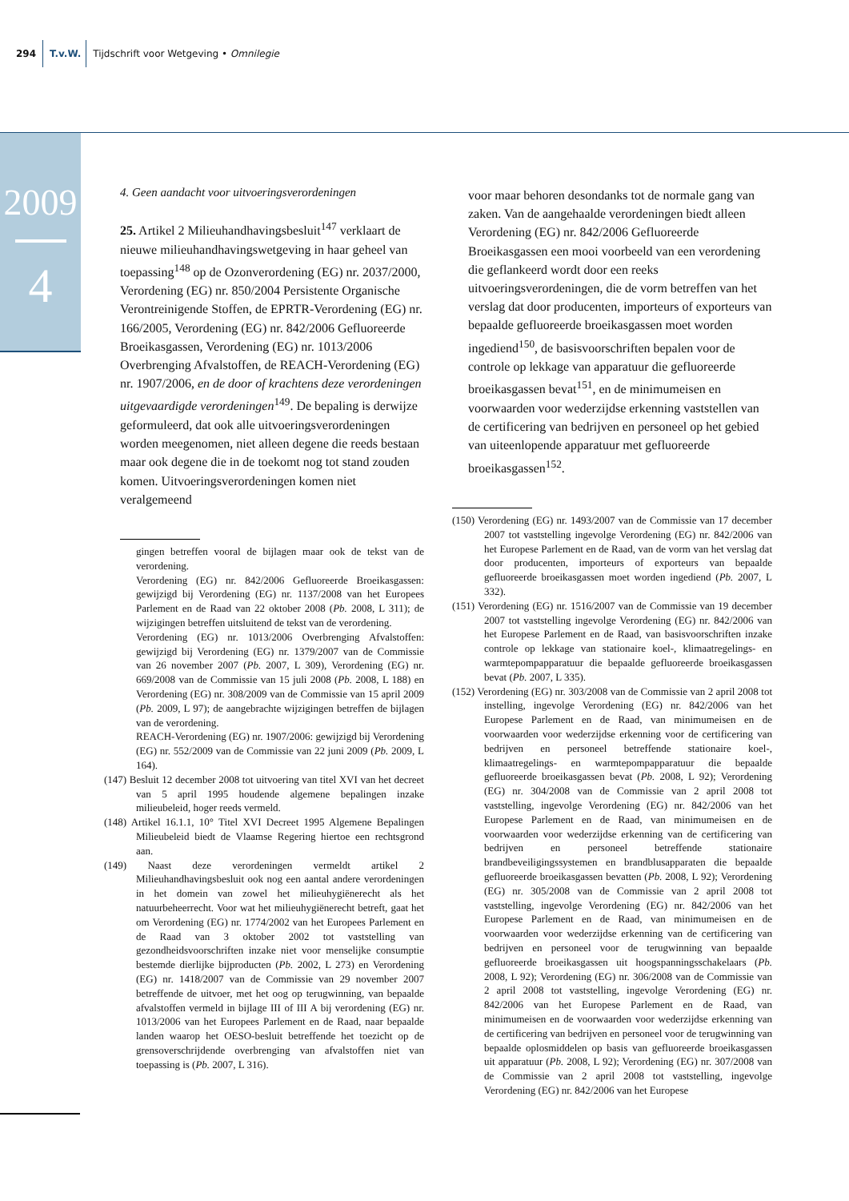294 T.v.W. Tijdschrift voor Wetgeving • Omnilegie
2009
4
4. Geen aandacht voor uitvoeringsverordeningen
25. Artikel 2 Milieuhandhavingsbesluit<sup>147</sup> verklaart de nieuwe milieuhandhavingswetgeving in haar geheel van toepassing<sup>148</sup> op de Ozonverordening (EG) nr. 2037/2000, Verordening (EG) nr. 850/2004 Persistente Organische Verontreinigende Stoffen, de EPRTR-Verordening (EG) nr. 166/2005, Verordening (EG) nr. 842/2006 Gefluoreerde Broeikasgassen, Verordening (EG) nr. 1013/2006 Overbrenging Afvalstoffen, de REACH-Verordening (EG) nr. 1907/2006, en de door of krachtens deze verordeningen uitgevaardigde verordeningen<sup>149</sup>. De bepaling is derwijze geformuleerd, dat ook alle uitvoeringsverordeningen worden meegenomen, niet alleen degene die reeds bestaan maar ook degene die in de toekomt nog tot stand zouden komen. Uitvoeringsverordeningen komen niet veralgemeend
gingen betreffen vooral de bijlagen maar ook de tekst van de verordening.
Verordening (EG) nr. 842/2006 Gefluoreerde Broeikasgassen: gewijzigd bij Verordening (EG) nr. 1137/2008 van het Europees Parlement en de Raad van 22 oktober 2008 (Pb. 2008, L 311); de wijzigingen betreffen uitsluitend de tekst van de verordening.
Verordening (EG) nr. 1013/2006 Overbrenging Afvalstoffen: gewijzigd bij Verordening (EG) nr. 1379/2007 van de Commissie van 26 november 2007 (Pb. 2007, L 309), Verordening (EG) nr. 669/2008 van de Commissie van 15 juli 2008 (Pb. 2008, L 188) en Verordening (EG) nr. 308/2009 van de Commissie van 15 april 2009 (Pb. 2009, L 97); de aangebrachte wijzigingen betreffen de bijlagen van de verordening.
REACH-Verordening (EG) nr. 1907/2006: gewijzigd bij Verordening (EG) nr. 552/2009 van de Commissie van 22 juni 2009 (Pb. 2009, L 164).
(147) Besluit 12 december 2008 tot uitvoering van titel XVI van het decreet van 5 april 1995 houdende algemene bepalingen inzake milieubeleid, hoger reeds vermeld.
(148) Artikel 16.1.1, 10° Titel XVI Decreet 1995 Algemene Bepalingen Milieubeleid biedt de Vlaamse Regering hiertoe een rechtsgrond aan.
(149) Naast deze verordeningen vermeldt artikel 2 Milieuhandhavingsbesluit ook nog een aantal andere verordeningen in het domein van zowel het milieuhygiënerecht als het natuurbeheerrecht. Voor wat het milieuhygiënerecht betreft, gaat het om Verordening (EG) nr. 1774/2002 van het Europees Parlement en de Raad van 3 oktober 2002 tot vaststelling van gezondheidsvoorschriften inzake niet voor menselijke consumptie bestemde dierlijke bijproducten (Pb. 2002, L 273) en Verordening (EG) nr. 1418/2007 van de Commissie van 29 november 2007 betreffende de uitvoer, met het oog op terugwinning, van bepaalde afvalstoffen vermeld in bijlage III of III A bij verordening (EG) nr. 1013/2006 van het Europees Parlement en de Raad, naar bepaalde landen waarop het OESO-besluit betreffende het toezicht op de grensoverschrijdende overbrenging van afvalstoffen niet van toepassing is (Pb. 2007, L 316).
voor maar behoren desondanks tot de normale gang van zaken. Van de aangehaalde verordeningen biedt alleen Verordening (EG) nr. 842/2006 Gefluoreerde Broeikasgassen een mooi voorbeeld van een verordening die geflankeerd wordt door een reeks uitvoeringsverordeningen, die de vorm betreffen van het verslag dat door producenten, importeurs of exporteurs van bepaalde gefluoreerde broeikasgassen moet worden ingediend<sup>150</sup>, de basisvoorschriften bepalen voor de controle op lekkage van apparatuur die gefluoreerde broeikasgassen bevat<sup>151</sup>, en de minimumeisen en voorwaarden voor wederzijdse erkenning vaststellen van de certificering van bedrijven en personeel op het gebied van uiteenlopende apparatuur met gefluoreerde broeikasgassen<sup>152</sup>.
(150) Verordening (EG) nr. 1493/2007 van de Commissie van 17 december 2007 tot vaststelling ingevolge Verordening (EG) nr. 842/2006 van het Europese Parlement en de Raad, van de vorm van het verslag dat door producenten, importeurs of exporteurs van bepaalde gefluoreerde broeikasgassen moet worden ingediend (Pb. 2007, L 332).
(151) Verordening (EG) nr. 1516/2007 van de Commissie van 19 december 2007 tot vaststelling ingevolge Verordening (EG) nr. 842/2006 van het Europese Parlement en de Raad, van basisvoorschriften inzake controle op lekkage van stationaire koel-, klimaatregelings- en warmtepompapparatuur die bepaalde gefluoreerde broeikasgassen bevat (Pb. 2007, L 335).
(152) Verordening (EG) nr. 303/2008 van de Commissie van 2 april 2008 tot instelling, ingevolge Verordening (EG) nr. 842/2006 van het Europese Parlement en de Raad, van minimumeisen en de voorwaarden voor wederzijdse erkenning voor de certificering van bedrijven en personeel betreffende stationaire koel-, klimaatregelings- en warmtepompapparatuur die bepaalde gefluoreerde broeikasgassen bevat (Pb. 2008, L 92); Verordening (EG) nr. 304/2008 van de Commissie van 2 april 2008 tot vaststelling, ingevolge Verordening (EG) nr. 842/2006 van het Europese Parlement en de Raad, van minimumeisen en de voorwaarden voor wederzijdse erkenning van de certificering van bedrijven en personeel betreffende stationaire brandbeveiligingssystemen en brandblusapparaten die bepaalde gefluoreerde broeikasgassen bevatten (Pb. 2008, L 92); Verordening (EG) nr. 305/2008 van de Commissie van 2 april 2008 tot vaststelling, ingevolge Verordening (EG) nr. 842/2006 van het Europese Parlement en de Raad, van minimumeisen en de voorwaarden voor wederzijdse erkenning van de certificering van bedrijven en personeel voor de terugwinning van bepaalde gefluoreerde broeikasgassen uit hoogspanningsschakelaars (Pb. 2008, L 92); Verordening (EG) nr. 306/2008 van de Commissie van 2 april 2008 tot vaststelling, ingevolge Verordening (EG) nr. 842/2006 van het Europese Parlement en de Raad, van minimumeisen en de voorwaarden voor wederzijdse erkenning van de certificering van bedrijven en personeel voor de terugwinning van bepaalde oplosmiddelen op basis van gefluoreerde broeikasgassen uit apparatuur (Pb. 2008, L 92); Verordening (EG) nr. 307/2008 van de Commissie van 2 april 2008 tot vaststelling, ingevolge Verordening (EG) nr. 842/2006 van het Europese